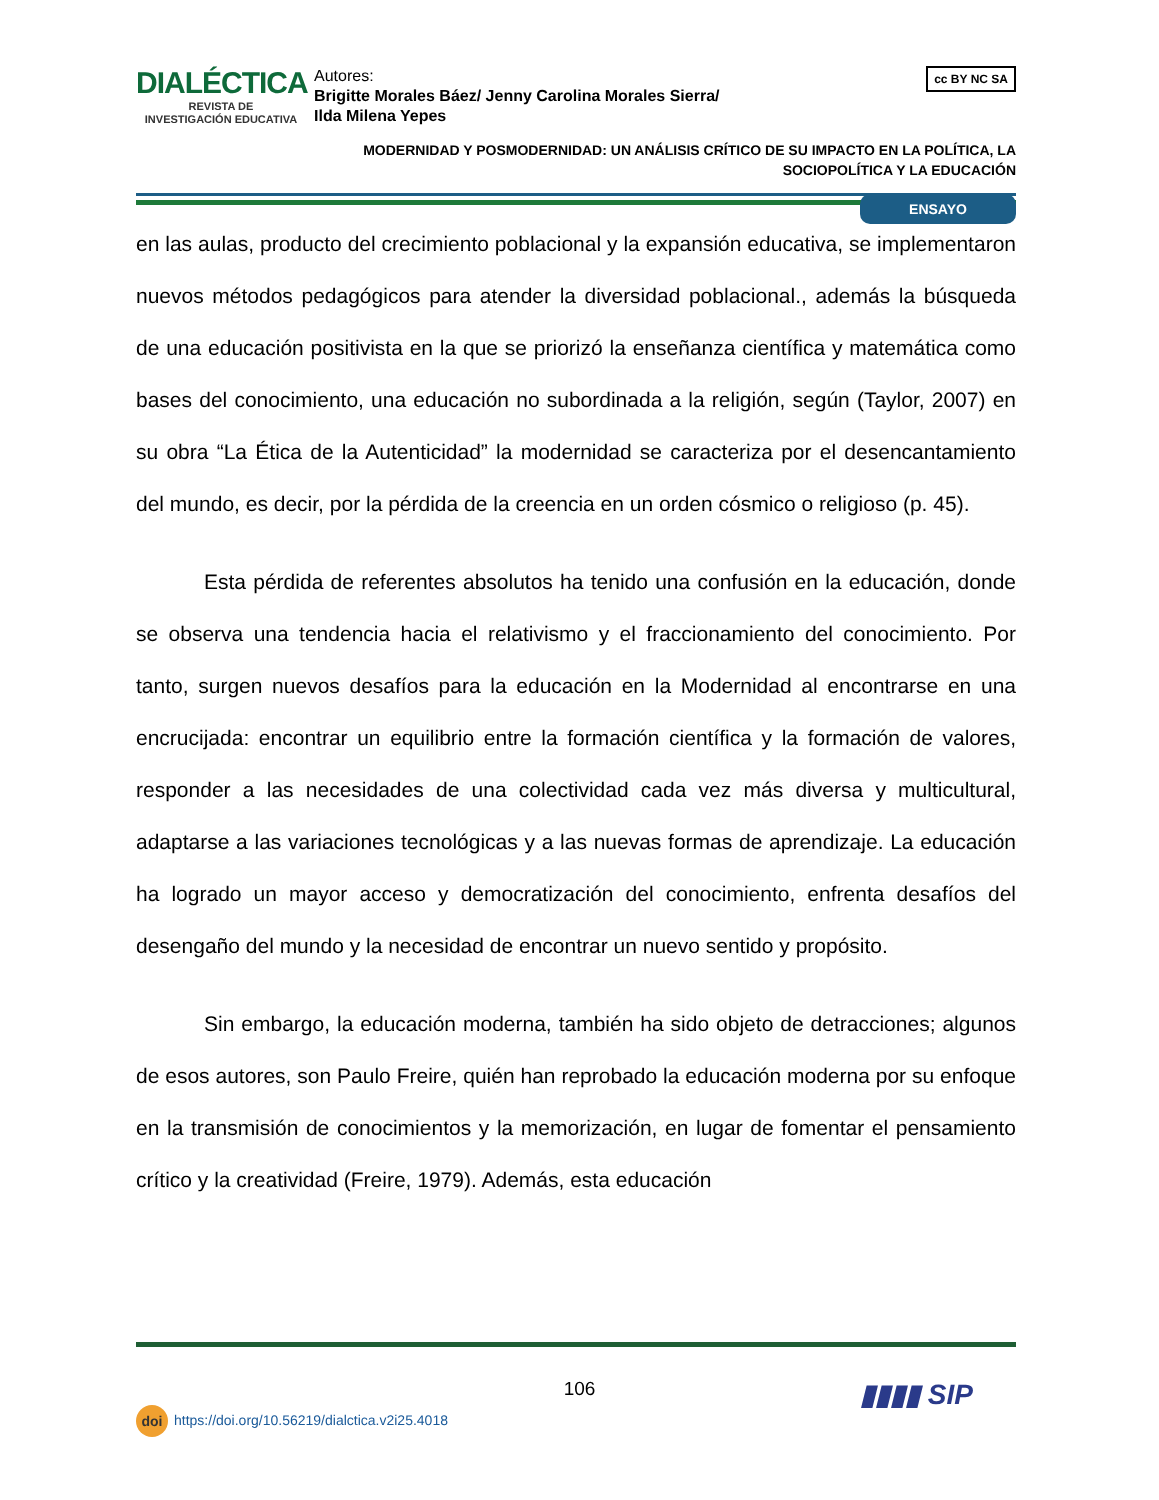DIALÉCTICA
REVISTA DE
INVESTIGACIÓN EDUCATIVA
Autores:
Brigitte Morales Báez/ Jenny Carolina Morales Sierra/
Ilda Milena Yepes
cc BY NC SA
MODERNIDAD Y POSMODERNIDAD: UN ANÁLISIS CRÍTICO DE SU IMPACTO EN LA POLÍTICA, LA
SOCIOPOLÍTICA Y LA EDUCACIÓN
ENSAYO
en las aulas, producto del crecimiento poblacional y la expansión educativa, se implementaron nuevos métodos pedagógicos para atender la diversidad poblacional., además la búsqueda de una educación positivista en la que se priorizó la enseñanza científica y matemática como bases del conocimiento, una educación no subordinada a la religión, según (Taylor, 2007) en su obra “La Ética de la Autenticidad” la modernidad se caracteriza por el desencantamiento del mundo, es decir, por la pérdida de la creencia en un orden cósmico o religioso (p. 45).
Esta pérdida de referentes absolutos ha tenido una confusión en la educación, donde se observa una tendencia hacia el relativismo y el fraccionamiento del conocimiento. Por tanto, surgen nuevos desafíos para la educación en la Modernidad al encontrarse en una encrucijada: encontrar un equilibrio entre la formación científica y la formación de valores, responder a las necesidades de una colectividad cada vez más diversa y multicultural, adaptarse a las variaciones tecnológicas y a las nuevas formas de aprendizaje. La educación ha logrado un mayor acceso y democratización del conocimiento, enfrenta desafíos del desengaño del mundo y la necesidad de encontrar un nuevo sentido y propósito.
Sin embargo, la educación moderna, también ha sido objeto de detracciones; algunos de esos autores, son Paulo Freire, quién han reprobado la educación moderna por su enfoque en la transmisión de conocimientos y la memorización, en lugar de fomentar el pensamiento crítico y la creatividad (Freire, 1979). Además, esta educación
106
doi https://doi.org/10.56219/dialctica.v2i25.4018
▮▮▮▮ SIP